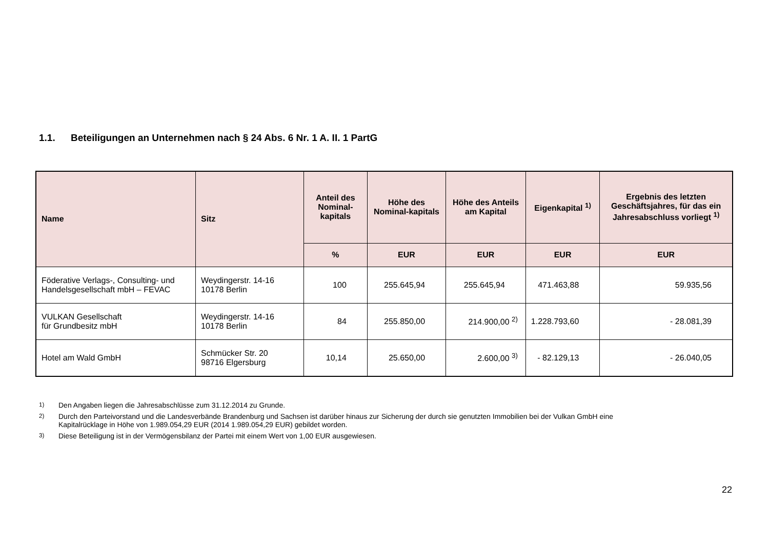1.1. Beteiligungen an Unternehmen nach § 24 Abs. 6 Nr. 1 A. II. 1 PartG
| Name | Sitz | Anteil des Nominal-kapitals | Höhe des Nominal-kapitals | Höhe des Anteils am Kapital | Eigenkapital <sup>1)</sup> | Ergebnis des letzten Geschäftsjahres, für das ein Jahresabschluss vorliegt <sup>1)</sup> |
| --- | --- | --- | --- | --- | --- | --- |
| | | % | EUR | EUR | EUR | EUR |
| Föderative Verlags-, Consulting- und Handelsgesellschaft mbH – FEVAC | Weydingerstr. 14-16 10178 Berlin | 100 | 255.645,94 | 255.645,94 | 471.463,88 | 59.935,56 |
| VULKAN Gesellschaft für Grundbesitz mbH | Weydingerstr. 14-16 10178 Berlin | 84 | 255.850,00 | 214.900,00 <sup>2)</sup> | 1.228.793,60 | - 28.081,39 |
| Hotel am Wald GmbH | Schmücker Str. 20 98716 Elgersburg | 10,14 | 25.650,00 | 2.600,00 <sup>3)</sup> | - 82.129,13 | - 26.040,05 |
<sup>1)</sup> Den Angaben liegen die Jahresabschlüsse zum 31.12.2014 zu Grunde.
<sup>2)</sup> Durch den Parteivorstand und die Landesverbände Brandenburg und Sachsen ist darüber hinaus zur Sicherung der durch sie genutzten Immobilien bei der Vulkan GmbH eine Kapitalrücklage in Höhe von 1.989.054,29 EUR (2014 1.989.054,29 EUR) gebildet worden.
<sup>3)</sup> Diese Beteiligung ist in der Vermögensbilanz der Partei mit einem Wert von 1,00 EUR ausgewiesen.
22